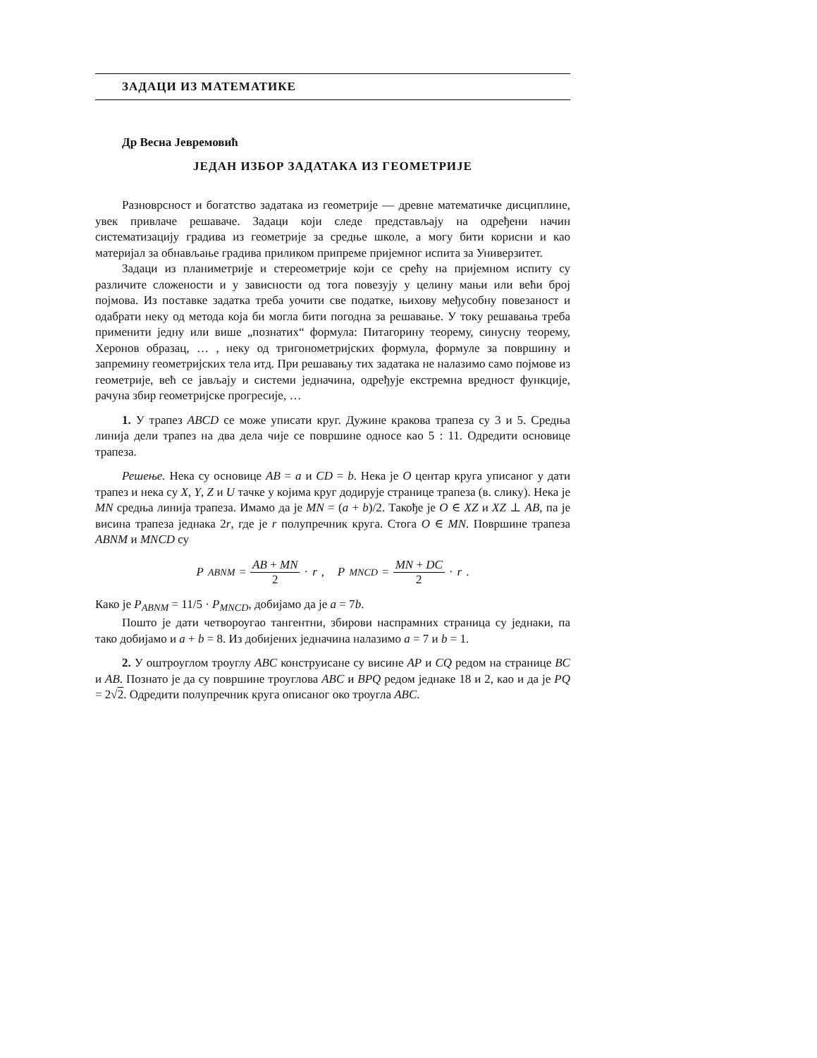ЗАДАЦИ ИЗ МАТЕМАТИКЕ
Др Весна Јевремовић
ЈЕДАН ИЗБОР ЗАДАТАКА ИЗ ГЕОМЕТРИЈЕ
Разноврсност и богатство задатака из геометрије — древне математичке дисциплине, увек привлаче решаваче. Задаци који следе представљају на одређени начин систематизацију градива из геометрије за средње школе, а могу бити корисни и као материјал за обнављање градива приликом припреме пријемног испита за Универзитет.
Задаци из планиметрије и стереометрије који се срећу на пријемном испиту су различите сложености и у зависности од тога повезују у целину мањи или већи број појмова. Из поставке задатка треба уочити све податке, њихову међусобну повезаност и одабрати неку од метода која би могла бити погодна за решавање. У току решавања треба применити једну или више „познатих“ формула: Питагорину теорему, синусну теорему, Херонов образац, … , неку од тригонометријских формула, формуле за површину и запремину геометријских тела итд. При решавању тих задатака не налазимо само појмове из геометрије, већ се јављају и системи једначина, одређује екстремна вредност функције, рачуна збир геометријске прогресије, …
1. У трапез ABCD се може уписати круг. Дужине кракова трапеза су 3 и 5. Средња линија дели трапез на два дела чије се површине односе као 5 : 11. Одредити основице трапеза.
Решење. Нека су основице AB = a и CD = b. Нека је O центар круга уписаног у дати трапез и нека су X, Y, Z и U тачке у којима круг додирује странице трапеза (в. слику). Нека је MN средња линија трапеза. Имамо да је MN = (a + b)/2. Такође је O ∈ XZ и XZ ⊥ AB, па је висина трапеза једнака 2r, где је r полупречник круга. Стога O ∈ MN. Површине трапеза ABNM и MNCD су
P<sub>ABNM</sub> = AB + MN 2 · r, P<sub>MNCD</sub> = MN + DC 2 · r.
Како је P<sub>ABNM</sub> = 11/5 · P<sub>MNCD</sub>, добијамо да је a = 7b.
Пошто је дати четвороугао тангентни, збирови наспрамних страница су једнаки, па тако добијамо и a + b = 8. Из добијених једначина налазимо a = 7 и b = 1.
2. У оштроуглом троуглу ABC конструисане су висине AP и CQ редом на странице BC и AB. Познато је да су површине троуглова ABC и BPQ редом једнаке 18 и 2, као и да је PQ = 2√2. Одредити полупречник круга описаног око троугла ABC.